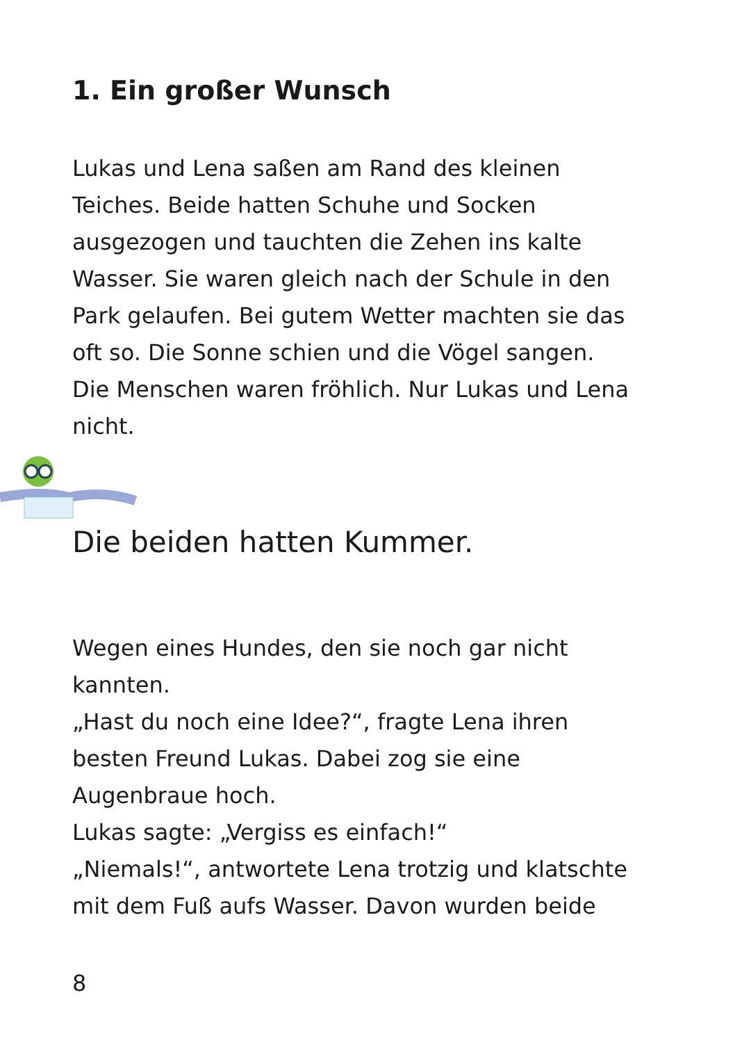1. Ein großer Wunsch
Lukas und Lena saßen am Rand des kleinen
Teiches. Beide hatten Schuhe und Socken
ausgezogen und tauchten die Zehen ins kalte
Wasser. Sie waren gleich nach der Schule in den
Park gelaufen. Bei gutem Wetter machten sie das
oft so. Die Sonne schien und die Vögel sangen.
Die Menschen waren fröhlich. Nur Lukas und Lena
nicht.
Die beiden hatten Kummer.
Wegen eines Hundes, den sie noch gar nicht
kannten.
„Hast du noch eine Idee?“, fragte Lena ihren
besten Freund Lukas. Dabei zog sie eine
Augenbraue hoch.
Lukas sagte: „Vergiss es einfach!“
„Niemals!“, antwortete Lena trotzig und klatschte
mit dem Fuß aufs Wasser. Davon wurden beide
8